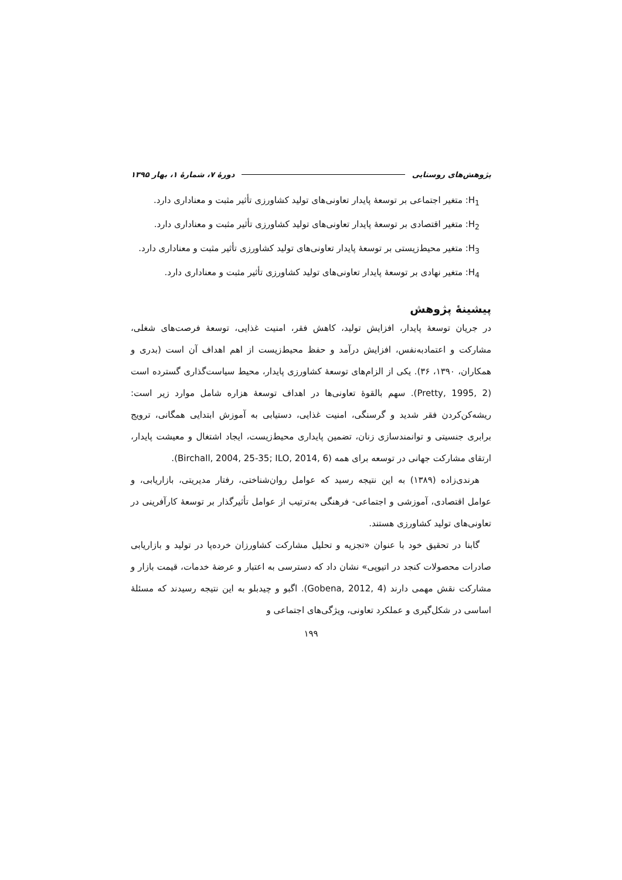پژوهش‌های روستایی دورهٔ ۷، شمارهٔ ۱، بهار ۱۳۹۵
H<sub>1</sub>: متغیر اجتماعی بر توسعهٔ پایدار تعاونی‌های تولید کشاورزی تأثیر مثبت و معناداری دارد.
H<sub>2</sub>: متغیر اقتصادی بر توسعهٔ پایدار تعاونی‌های تولید کشاورزی تأثیر مثبت و معناداری دارد.
H<sub>3</sub>: متغیر محیط‌زیستی بر توسعهٔ پایدار تعاونی‌های تولید کشاورزی تأثیر مثبت و معناداری دارد.
H<sub>4</sub>: متغیر نهادی بر توسعهٔ پایدار تعاونی‌های تولید کشاورزی تأثیر مثبت و معناداری دارد.
پیشینهٔ پژوهش
در جریان توسعهٔ پایدار، افزایش تولید، کاهش فقر، امنیت غذایی، توسعهٔ فرصت‌های شغلی، مشارکت و اعتمادبه‌نفس، افزایش درآمد و حفظ محیط‌زیست از اهم اهداف آن است (بدری و همکاران، ۱۳۹۰، ۳۶). یکی از الزام‌های توسعهٔ کشاورزی پایدار، محیط سیاست‌گذاری گسترده است (Pretty, 1995, 2). سهم بالقوهٔ تعاونی‌ها در اهداف توسعهٔ هزاره شامل موارد زیر است: ریشه‌کن‌کردن فقر شدید و گرسنگی، امنیت غذایی، دستیابی به آموزش ابتدایی همگانی، ترویج برابری جنسیتی و توانمندسازی زنان، تضمین پایداری محیط‌زیست، ایجاد اشتغال و معیشت پایدار، ارتقای مشارکت جهانی در توسعه برای همه (Birchall, 2004, 25-35; ILO, 2014, 6).
هرندی‌زاده (۱۳۸۹) به این نتیجه رسید که عوامل روان‌شناختی، رفتار مدیریتی، بازاریابی، و عوامل اقتصادی، آموزشی و اجتماعی- فرهنگی به‌ترتیب از عوامل تأثیرگذار بر توسعهٔ کارآفرینی در تعاونی‌های تولید کشاورزی هستند.
گابنا در تحقیق خود با عنوان «تجزیه و تحلیل مشارکت کشاورزان خرده‌پا در تولید و بازاریابی صادرات محصولات کنجد در اتیوپی» نشان داد که دسترسی به اعتبار و عرضهٔ خدمات، قیمت بازار و مشارکت نقش مهمی دارند (Gobena, 2012, 4). اگبو و چیدبلو به این نتیجه رسیدند که مسئلهٔ اساسی در شکل‌گیری و عملکرد تعاونی، ویژگی‌های اجتماعی و
۱۹۹